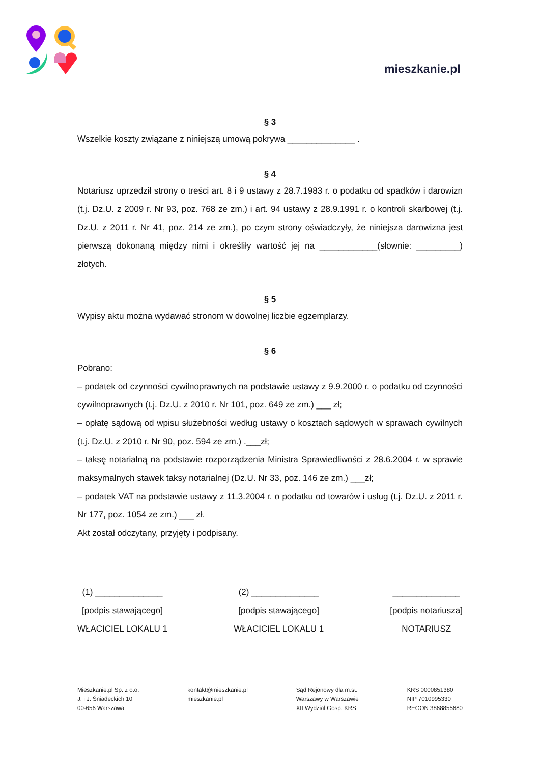mieszkanie.pl
§ 3
Wszelkie koszty związane z niniejszą umową pokrywa ______________ .
§ 4
Notariusz uprzedził strony o treści art. 8 i 9 ustawy z 28.7.1983 r. o podatku od spadków i darowizn (t.j. Dz.U. z 2009 r. Nr 93, poz. 768 ze zm.) i art. 94 ustawy z 28.9.1991 r. o kontroli skarbowej (t.j. Dz.U. z 2011 r. Nr 41, poz. 214 ze zm.), po czym strony oświadczyły, że niniejsza darowizna jest pierwszą dokonaną między nimi i określiły wartość jej na ____________(słownie: _________) złotych.
§ 5
Wypisy aktu można wydawać stronom w dowolnej liczbie egzemplarzy.
§ 6
Pobrano:
– podatek od czynności cywilnoprawnych na podstawie ustawy z 9.9.2000 r. o podatku od czynności cywilnoprawnych (t.j. Dz.U. z 2010 r. Nr 101, poz. 649 ze zm.) ___ zł;
– opłatę sądową od wpisu służebności według ustawy o kosztach sądowych w sprawach cywilnych (t.j. Dz.U. z 2010 r. Nr 90, poz. 594 ze zm.) .___zł;
– taksę notarialną na podstawie rozporządzenia Ministra Sprawiedliwości z 28.6.2004 r. w sprawie maksymalnych stawek taksy notarialnej (Dz.U. Nr 33, poz. 146 ze zm.) ___zł;
– podatek VAT na podstawie ustawy z 11.3.2004 r. o podatku od towarów i usług (t.j. Dz.U. z 2011 r. Nr 177, poz. 1054 ze zm.) ___ zł.
Akt został odczytany, przyjęty i podpisany.
(1) ______________
[podpis stawającego]
WŁACICIEL LOKALU 1
(2) ______________
[podpis stawającego]
WŁACICIEL LOKALU 1
______________
[podpis notariusza]
NOTARIUSZ
Mieszkanie.pl Sp. z o.o.
J. i J. Śniadeckich 10
00-656 Warszawa
kontakt@mieszkanie.pl
mieszkanie.pl
Sąd Rejonowy dla m.st.
Warszawy w Warszawie
XII Wydział Gosp. KRS
KRS 0000851380
NIP 7010995330
REGON 3868855680